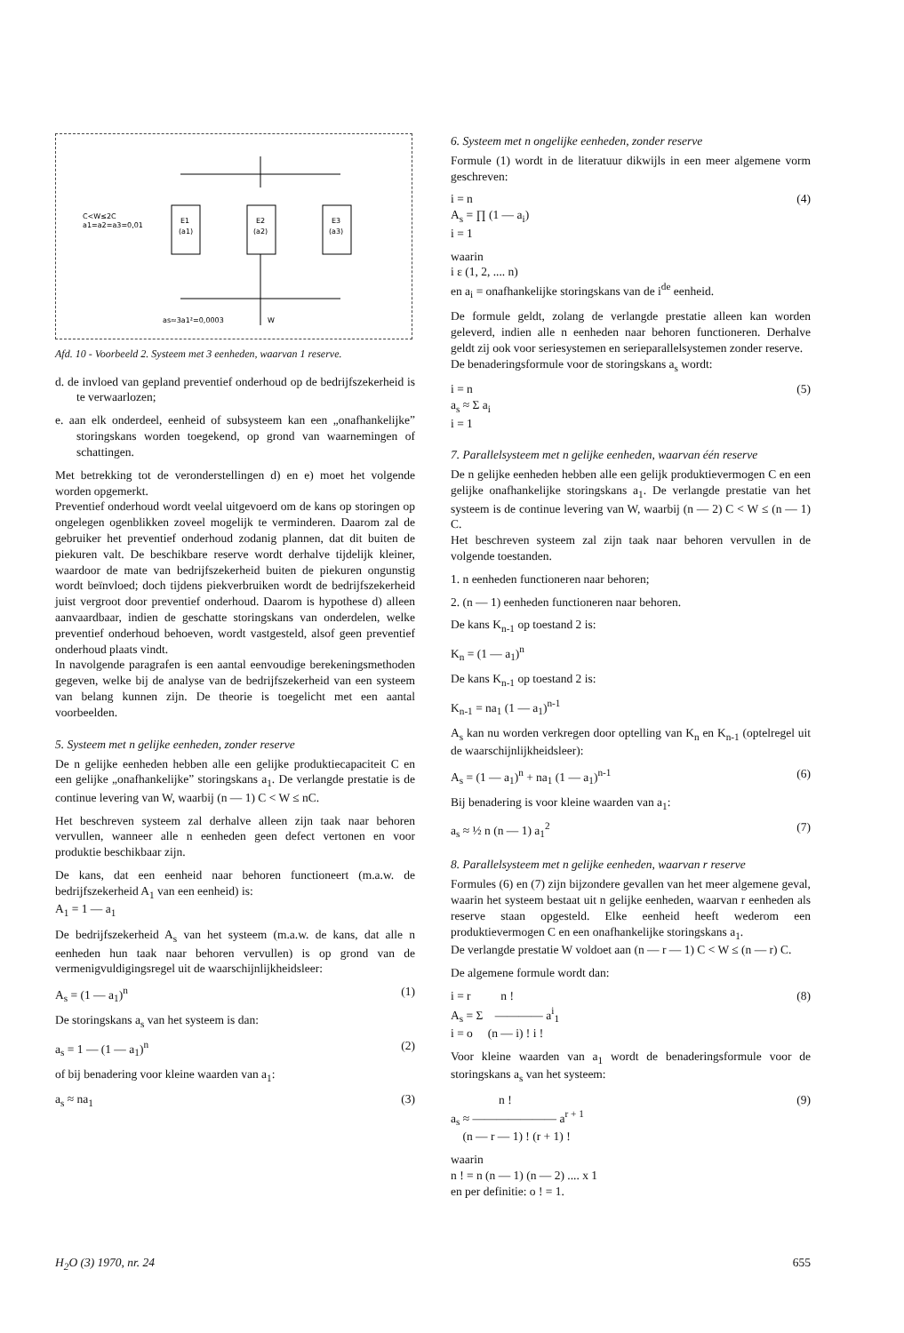C<W≤2C
a1=a2=a3=0,01
E1
(a1)
E2
(a2)
E3
(a3)
as≈3a1²=0,0003
W
Afd. 10 - Voorbeeld 2. Systeem met 3 eenheden, waarvan 1 reserve.
d. de invloed van gepland preventief onderhoud op de bedrijfszekerheid is te verwaarlozen;
e. aan elk onderdeel, eenheid of subsysteem kan een „onafhankelijke” storingskans worden toegekend, op grond van waarnemingen of schattingen.
Met betrekking tot de veronderstellingen d) en e) moet het volgende worden opgemerkt.
Preventief onderhoud wordt veelal uitgevoerd om de kans op storingen op ongelegen ogenblikken zoveel mogelijk te verminderen. Daarom zal de gebruiker het preventief onderhoud zodanig plannen, dat dit buiten de piekuren valt. De beschikbare reserve wordt derhalve tijdelijk kleiner, waardoor de mate van bedrijfszekerheid buiten de piekuren ongunstig wordt beïnvloed; doch tijdens piekverbruiken wordt de bedrijfszekerheid juist vergroot door preventief onderhoud. Daarom is hypothese d) alleen aanvaardbaar, indien de geschatte storingskans van onderdelen, welke preventief onderhoud behoeven, wordt vastgesteld, alsof geen preventief onderhoud plaats vindt.
In navolgende paragrafen is een aantal eenvoudige berekeningsmethoden gegeven, welke bij de analyse van de bedrijfszekerheid van een systeem van belang kunnen zijn. De theorie is toegelicht met een aantal voorbeelden.
5. Systeem met n gelijke eenheden, zonder reserve
De n gelijke eenheden hebben alle een gelijke produktiecapaciteit C en een gelijke „onafhankelijke” storingskans a<sub>1</sub>. De verlangde prestatie is de continue levering van W, waarbij (n — 1) C < W ≤ nC.
Het beschreven systeem zal derhalve alleen zijn taak naar behoren vervullen, wanneer alle n eenheden geen defect vertonen en voor produktie beschikbaar zijn.
De kans, dat een eenheid naar behoren functioneert (m.a.w. de bedrijfszekerheid A<sub>1</sub> van een eenheid) is:
A<sub>1</sub> = 1 — a<sub>1</sub>
De bedrijfszekerheid A<sub>s</sub> van het systeem (m.a.w. de kans, dat alle n eenheden hun taak naar behoren vervullen) is op grond van de vermenigvuldigingsregel uit de waarschijnlijkheidsleer:
A<sub>s</sub> = (1 — a<sub>1</sub>)<sup>n</sup> (1)
De storingskans a<sub>s</sub> van het systeem is dan:
a<sub>s</sub> = 1 — (1 — a<sub>1</sub>)<sup>n</sup> (2)
of bij benadering voor kleine waarden van a<sub>1</sub>:
a<sub>s</sub> ≈ na<sub>1</sub> (3)
6. Systeem met n ongelijke eenheden, zonder reserve
Formule (1) wordt in de literatuur dikwijls in een meer algemene vorm geschreven:
i = n
A<sub>s</sub> = ∏ (1 — a<sub>i</sub>)
i = 1 (4)
waarin
i ε (1, 2, .... n)
en a<sub>i</sub> = onafhankelijke storingskans van de i<sup>de</sup> eenheid.
De formule geldt, zolang de verlangde prestatie alleen kan worden geleverd, indien alle n eenheden naar behoren functioneren. Derhalve geldt zij ook voor seriesystemen en serieparallelsystemen zonder reserve.
De benaderingsformule voor de storingskans a<sub>s</sub> wordt:
i = n
a<sub>s</sub> ≈ Σ a<sub>i</sub>
i = 1 (5)
7. Parallelsysteem met n gelijke eenheden, waarvan één reserve
De n gelijke eenheden hebben alle een gelijk produktievermogen C en een gelijke onafhankelijke storingskans a<sub>1</sub>. De verlangde prestatie van het systeem is de continue levering van W, waarbij (n — 2) C < W ≤ (n — 1) C.
Het beschreven systeem zal zijn taak naar behoren vervullen in de volgende toestanden.
1. n eenheden functioneren naar behoren;
2. (n — 1) eenheden functioneren naar behoren.
De kans K<sub>n-1</sub> op toestand 2 is:
K<sub>n</sub> = (1 — a<sub>1</sub>)<sup>n</sup>
De kans K<sub>n-1</sub> op toestand 2 is:
K<sub>n-1</sub> = na<sub>1</sub> (1 — a<sub>1</sub>)<sup>n-1</sup>
A<sub>s</sub> kan nu worden verkregen door optelling van K<sub>n</sub> en K<sub>n-1</sub> (optelregel uit de waarschijnlijkheidsleer):
A<sub>s</sub> = (1 — a<sub>1</sub>)<sup>n</sup> + na<sub>1</sub> (1 — a<sub>1</sub>)<sup>n-1</sup> (6)
Bij benadering is voor kleine waarden van a<sub>1</sub>:
a<sub>s</sub> ≈ ½ n (n — 1) a<sub>1</sub><sup>2</sup> (7)
8. Parallelsysteem met n gelijke eenheden, waarvan r reserve
Formules (6) en (7) zijn bijzondere gevallen van het meer algemene geval, waarin het systeem bestaat uit n gelijke eenheden, waarvan r eenheden als reserve staan opgesteld. Elke eenheid heeft wederom een produktievermogen C en een onafhankelijke storingskans a<sub>1</sub>.
De verlangde prestatie W voldoet aan (n — r — 1) C < W ≤ (n — r) C.
De algemene formule wordt dan:
i = r n !
A<sub>s</sub> = Σ ———— a<sup>i</sup><sub>1</sub>
i = o (n — i) ! i ! (8)
Voor kleine waarden van a<sub>1</sub> wordt de benaderingsformule voor de storingskans a<sub>s</sub> van het systeem:
n !
a<sub>s</sub> ≈ ——————— a<sup>r + 1</sup>
(n — r — 1) ! (r + 1) ! (9)
waarin
n ! = n (n — 1) (n — 2) .... x 1
en per definitie: o ! = 1.
H<sub>2</sub>O (3) 1970, nr. 24 655